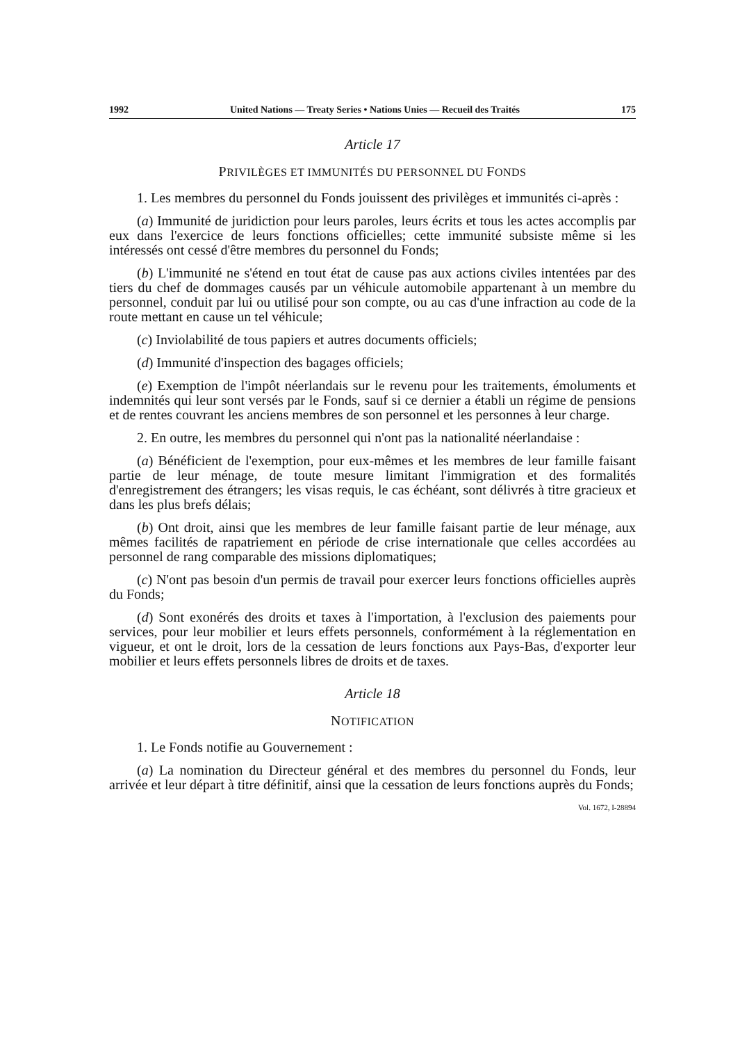1992 United Nations — Treaty Series • Nations Unies — Recueil des Traités 175
Article 17
PRIVILÈGES ET IMMUNITÉS DU PERSONNEL DU FONDS
1. Les membres du personnel du Fonds jouissent des privilèges et immunités ci-après :
(a) Immunité de juridiction pour leurs paroles, leurs écrits et tous les actes accomplis par eux dans l'exercice de leurs fonctions officielles; cette immunité subsiste même si les intéressés ont cessé d'être membres du personnel du Fonds;
(b) L'immunité ne s'étend en tout état de cause pas aux actions civiles intentées par des tiers du chef de dommages causés par un véhicule automobile appartenant à un membre du personnel, conduit par lui ou utilisé pour son compte, ou au cas d'une infraction au code de la route mettant en cause un tel véhicule;
(c) Inviolabilité de tous papiers et autres documents officiels;
(d) Immunité d'inspection des bagages officiels;
(e) Exemption de l'impôt néerlandais sur le revenu pour les traitements, émoluments et indemnités qui leur sont versés par le Fonds, sauf si ce dernier a établi un régime de pensions et de rentes couvrant les anciens membres de son personnel et les personnes à leur charge.
2. En outre, les membres du personnel qui n'ont pas la nationalité néerlandaise :
(a) Bénéficient de l'exemption, pour eux-mêmes et les membres de leur famille faisant partie de leur ménage, de toute mesure limitant l'immigration et des formalités d'enregistrement des étrangers; les visas requis, le cas échéant, sont délivrés à titre gracieux et dans les plus brefs délais;
(b) Ont droit, ainsi que les membres de leur famille faisant partie de leur ménage, aux mêmes facilités de rapatriement en période de crise internationale que celles accordées au personnel de rang comparable des missions diplomatiques;
(c) N'ont pas besoin d'un permis de travail pour exercer leurs fonctions officielles auprès du Fonds;
(d) Sont exonérés des droits et taxes à l'importation, à l'exclusion des paiements pour services, pour leur mobilier et leurs effets personnels, conformément à la réglementation en vigueur, et ont le droit, lors de la cessation de leurs fonctions aux Pays-Bas, d'exporter leur mobilier et leurs effets personnels libres de droits et de taxes.
Article 18
NOTIFICATION
1. Le Fonds notifie au Gouvernement :
(a) La nomination du Directeur général et des membres du personnel du Fonds, leur arrivée et leur départ à titre définitif, ainsi que la cessation de leurs fonctions auprès du Fonds;
Vol. 1672, I-28894